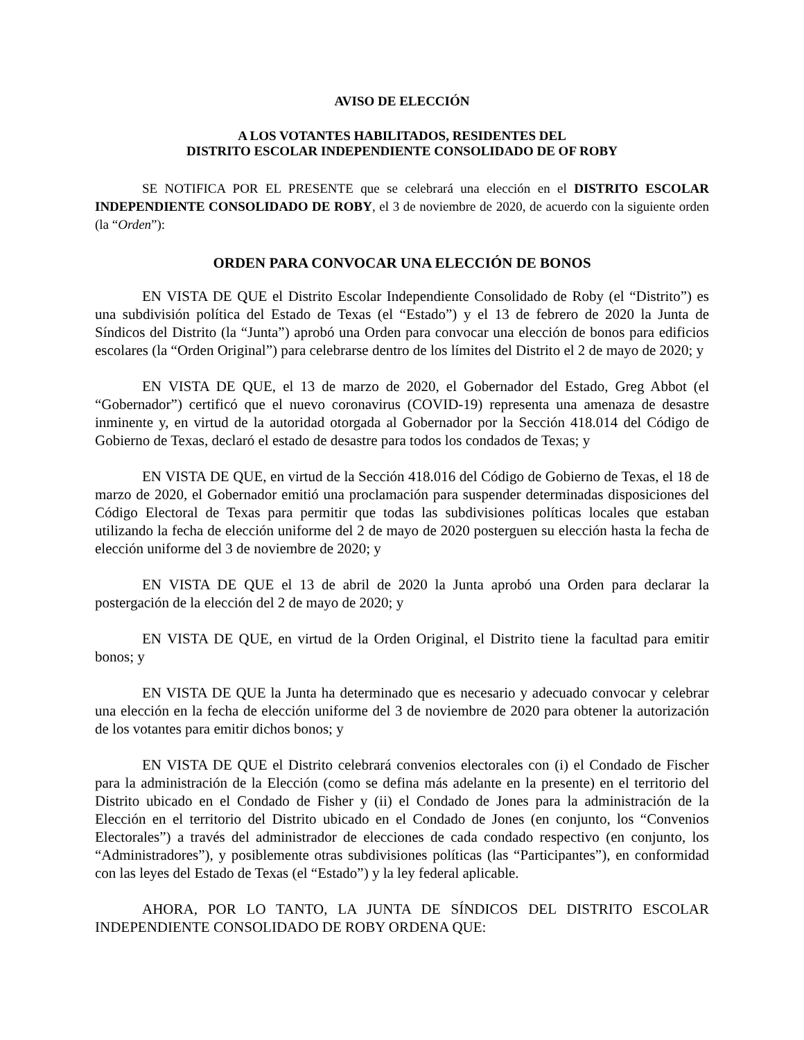AVISO DE ELECCIÓN
A LOS VOTANTES HABILITADOS, RESIDENTES DEL
DISTRITO ESCOLAR INDEPENDIENTE CONSOLIDADO DE OF ROBY
SE NOTIFICA POR EL PRESENTE que se celebrará una elección en el DISTRITO ESCOLAR INDEPENDIENTE CONSOLIDADO DE ROBY, el 3 de noviembre de 2020, de acuerdo con la siguiente orden (la “Orden”):
ORDEN PARA CONVOCAR UNA ELECCIÓN DE BONOS
EN VISTA DE QUE el Distrito Escolar Independiente Consolidado de Roby (el “Distrito”) es una subdivisión política del Estado de Texas (el “Estado”) y el 13 de febrero de 2020 la Junta de Síndicos del Distrito (la “Junta”) aprobó una Orden para convocar una elección de bonos para edificios escolares (la “Orden Original”) para celebrarse dentro de los límites del Distrito el 2 de mayo de 2020; y
EN VISTA DE QUE, el 13 de marzo de 2020, el Gobernador del Estado, Greg Abbot (el “Gobernador”) certificó que el nuevo coronavirus (COVID-19) representa una amenaza de desastre inminente y, en virtud de la autoridad otorgada al Gobernador por la Sección 418.014 del Código de Gobierno de Texas, declaró el estado de desastre para todos los condados de Texas; y
EN VISTA DE QUE, en virtud de la Sección 418.016 del Código de Gobierno de Texas, el 18 de marzo de 2020, el Gobernador emitió una proclamación para suspender determinadas disposiciones del Código Electoral de Texas para permitir que todas las subdivisiones políticas locales que estaban utilizando la fecha de elección uniforme del 2 de mayo de 2020 posterguen su elección hasta la fecha de elección uniforme del 3 de noviembre de 2020; y
EN VISTA DE QUE el 13 de abril de 2020 la Junta aprobó una Orden para declarar la postergación de la elección del 2 de mayo de 2020; y
EN VISTA DE QUE, en virtud de la Orden Original, el Distrito tiene la facultad para emitir bonos; y
EN VISTA DE QUE la Junta ha determinado que es necesario y adecuado convocar y celebrar una elección en la fecha de elección uniforme del 3 de noviembre de 2020 para obtener la autorización de los votantes para emitir dichos bonos; y
EN VISTA DE QUE el Distrito celebrará convenios electorales con (i) el Condado de Fischer para la administración de la Elección (como se defina más adelante en la presente) en el territorio del Distrito ubicado en el Condado de Fisher y (ii) el Condado de Jones para la administración de la Elección en el territorio del Distrito ubicado en el Condado de Jones (en conjunto, los “Convenios Electorales”) a través del administrador de elecciones de cada condado respectivo (en conjunto, los “Administradores”), y posiblemente otras subdivisiones políticas (las “Participantes”), en conformidad con las leyes del Estado de Texas (el “Estado”) y la ley federal aplicable.
AHORA, POR LO TANTO, LA JUNTA DE SÍNDICOS DEL DISTRITO ESCOLAR INDEPENDIENTE CONSOLIDADO DE ROBY ORDENA QUE: